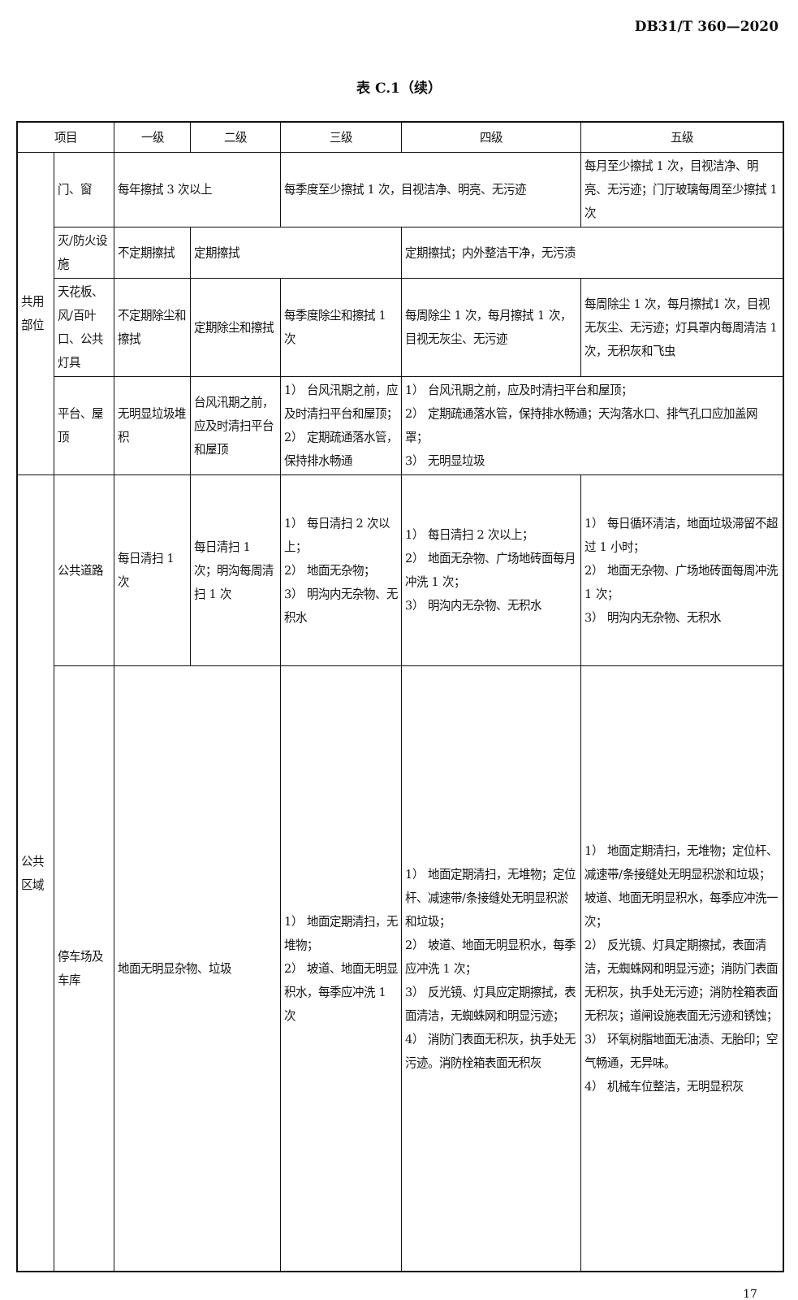DB31/T 360—2020
表 C.1（续）
| 项目 | | 一级 | 二级 | 三级 | 四级 | 五级 |
| --- | --- | --- | --- | --- | --- | --- |
| 共用部位 | 门、窗 | 每年擦拭 3 次以上 | | 每季度至少擦拭 1 次，目视洁净、明亮、无污迹 | | 每月至少擦拭 1 次，目视洁净、明亮、无污迹；门厅玻璃每周至少擦拭 1 次 |
| | 灭/防火设施 | 不定期擦拭 | 定期擦拭 | | 定期擦拭；内外整洁干净，无污渍 | |
| | 天花板、风/百叶口、公共灯具 | 不定期除尘和擦拭 | 定期除尘和擦拭 | 每季度除尘和擦拭 1 次 | 每周除尘 1 次，每月擦拭 1 次，目视无灰尘、无污迹 | 每周除尘 1 次，每月擦拭1 次，目视无灰尘、无污迹；灯具罩内每周清洁 1 次，无积灰和飞虫 |
| | 平台、屋顶 | 无明显垃圾堆积 | 台风汛期之前，应及时清扫平台和屋顶 | 1） 台风汛期之前，应及时清扫平台和屋顶； 2） 定期疏通落水管，保持排水畅通 | 1） 台风汛期之前，应及时清扫平台和屋顶； 2） 定期疏通落水管，保持排水畅通；天沟落水口、排气孔口应加盖网罩； 3） 无明显垃圾 | |
| 公共区域 | 公共道路 | 每日清扫 1 次 | 每日清扫 1 次；明沟每周清扫 1 次 | 1） 每日清扫 2 次以上； 2） 地面无杂物； 3） 明沟内无杂物、无积水 | 1） 每日清扫 2 次以上； 2） 地面无杂物、广场地砖面每月冲洗 1 次； 3） 明沟内无杂物、无积水 | 1） 每日循环清洁，地面垃圾滞留不超过 1 小时； 2） 地面无杂物、广场地砖面每周冲洗 1 次； 3） 明沟内无杂物、无积水 |
| | 停车场及车库 | 地面无明显杂物、垃圾 | | 1） 地面定期清扫，无堆物； 2） 坡道、地面无明显积水，每季应冲洗 1 次 | 1） 地面定期清扫，无堆物；定位杆、减速带/条接缝处无明显积淤和垃圾； 2） 坡道、地面无明显积水，每季应冲洗 1 次； 3） 反光镜、灯具应定期擦拭，表面清洁，无蜘蛛网和明显污迹； 4） 消防门表面无积灰，执手处无污迹。消防栓箱表面无积灰 | 1） 地面定期清扫，无堆物；定位杆、减速带/条接缝处无明显积淤和垃圾；坡道、地面无明显积水，每季应冲洗一次； 2） 反光镜、灯具定期擦拭，表面清洁，无蜘蛛网和明显污迹；消防门表面无积灰，执手处无污迹；消防栓箱表面无积灰；道闸设施表面无污迹和锈蚀； 3） 环氧树脂地面无油渍、无胎印；空气畅通，无异味。 4） 机械车位整洁，无明显积灰 |
17